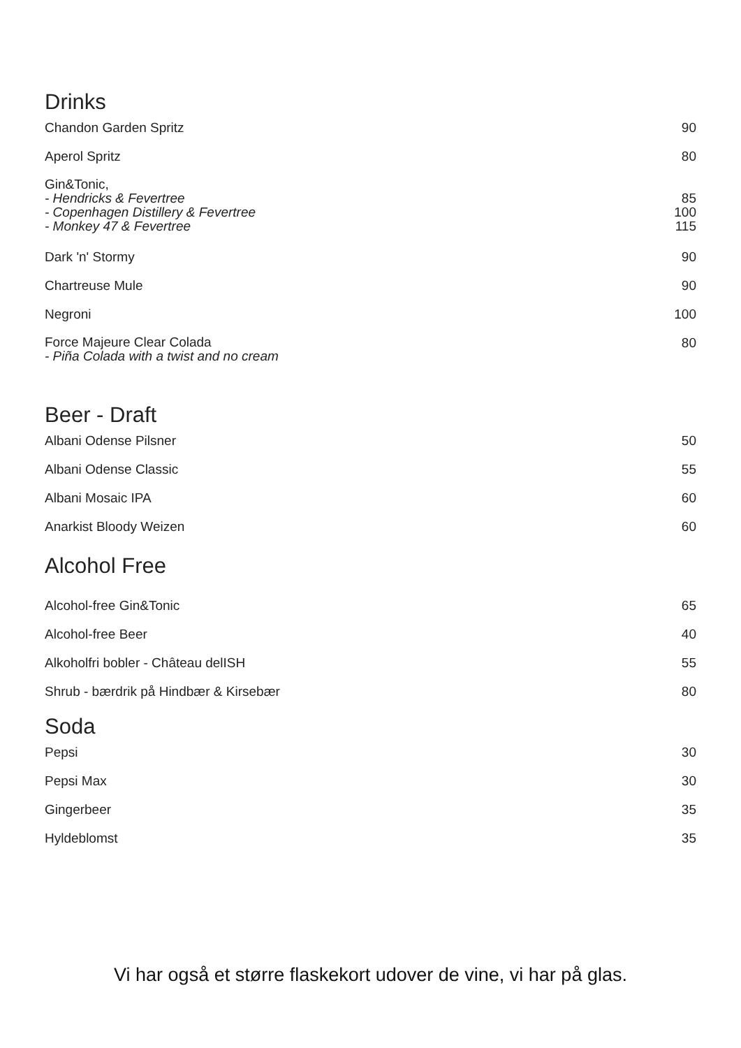Drinks
| Chandon Garden Spritz | 90 |
| Aperol Spritz | 80 |
| Gin&Tonic, - Hendricks & Fevertree - Copenhagen Distillery & Fevertree - Monkey 47 & Fevertree | 85 100 115 |
| Dark 'n' Stormy | 90 |
| Chartreuse Mule | 90 |
| Negroni | 100 |
| Force Majeure Clear Colada - Piña Colada with a twist and no cream | 80 |
Beer - Draft
| Albani Odense Pilsner | 50 |
| Albani Odense Classic | 55 |
| Albani Mosaic IPA | 60 |
| Anarkist Bloody Weizen | 60 |
Alcohol Free
| Alcohol-free Gin&Tonic | 65 |
| Alcohol-free Beer | 40 |
| Alkoholfri bobler - Château delISH | 55 |
| Shrub - bærdrik på Hindbær & Kirsebær | 80 |
Soda
| Pepsi | 30 |
| Pepsi Max | 30 |
| Gingerbeer | 35 |
| Hyldeblomst | 35 |
Vi har også et større flaskekort udover de vine, vi har på glas.